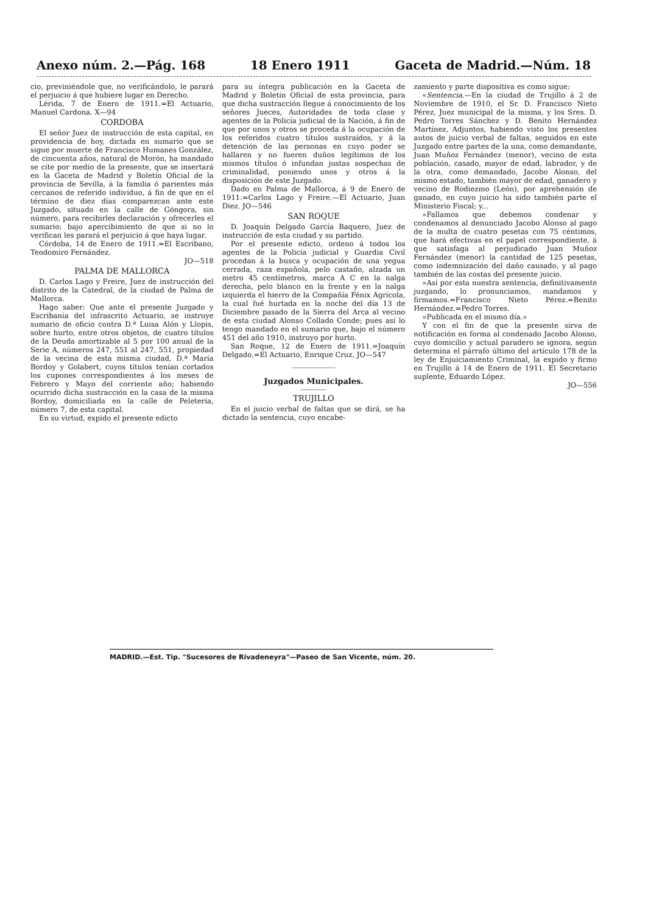Anexo núm. 2.—Pág. 168 18 Enero 1911 Gaceta de Madrid.—Núm. 18
cio, previniéndole que, no verificándolo, le parará el perjuicio á que hubiere lugar en Derecho.
Lérida, 7 de Enero de 1911.=El Actuario, Manuel Cardona. X—94
CORDOBA
El señor Juez de instrucción de esta capital, en providencia de hoy, dictada en sumario que se sigue por muerte de Francisco Humanes González, de cincuenta años, natural de Morón, ha mandado se cite por medio de la presente, que se insertará en la Gaceta de Madrid y Boletín Oficial de la provincia de Sevilla, á la familia ó parientes más cercanos de referido individuo, á fin de que en el término de diez días comparezcan ante este Juzgado, situado en la calle de Góngora, sin número, para recibirles declaración y ofrecerles el sumario; bajo apercibimiento de que si no lo verifican les parará el perjuicio á que haya lugar.
Córdoba, 14 de Enero de 1911.=El Escribano, Teodomiro Fernández.
JO—518
PALMA DE MALLORCA
D. Carlos Lago y Freire, Juez de instrucción del distrito de la Catedral, de la ciudad de Palma de Mallorca.
Hago saber: Que ante el presente Juzgado y Escribanía del infrascrito Actuario, se instruye sumario de oficio contra D.ª Luisa Alón y Llopis, sobre hurto, entre otros objetos, de cuatro títulos de la Deuda amortizable al 5 por 100 anual de la Serie A, números 247, 551 al 247, 551, propiedad de la vecina de esta misma ciudad, D.ª María Bordoy y Golabert, cuyos títulos tenían cortados los cupones correspondientes á los meses de Febrero y Mayo del corriente año; habiendo ocurrido dicha sustracción en la casa de la misma Bordoy, domiciliada en la calle de Peletería, número 7, de esta capital.
En su virtud, expido el presente edicto
para su íntegra publicación en la Gaceta de Madrid y Boletín Oficial de esta provincia, para que dicha sustracción llegue á conocimiento de los señores Jueces, Autoridades de toda clase y agentes de la Policía judicial de la Nación, á fin de que por unos y otros se proceda á la ocupación de los referidos cuatro títulos sustraídos, y á la detención de las personas en cuyo poder se hallaren y no fueren duños legítimos de los mismos títulos ó infundan justas sospechas de criminalidad, poniendo unos y otros á la disposición de este Juzgado.
Dado en Palma de Mallorca, á 9 de Enero de 1911.=Carlos Lago y Freire.—El Actuario, Juan Diez. JO—546
SAN ROQUE
D. Joaquín Delgado García Baquero, Juez de instrucción de esta ciudad y su partido.
Por el presente edicto, ordeno á todos los agentes de la Policía judicial y Guardia Civil procedan á la busca y ocupación de una yegua cerrada, raza española, pelo castaño, alzada un metro 45 centímetros, marca A C en la nalga derecha, pelo blanco en la frente y en la nalga izquierda el hierro de la Compañía Fénix Agrícola, la cual fué hurtada en la noche del día 13 de Diciembre pasado de la Sierra del Arca al vecino de esta ciudad Alonso Collado Conde; pues así lo tengo mandado en el sumario que, bajo el número 451 del año 1910, instruyo por hurto.
San Roque, 12 de Enero de 1911.=Joaquín Delgado.=El Actuario, Enrique Cruz. JO—547
Juzgados Municipales.
TRUJILLO
En el juicio verbal de faltas que se dirá, se ha dictado la sentencia, cuyo encabe-
zamiento y parte dispositiva es como sigue:
«Sentencia.—En la ciudad de Trujillo á 2 de Noviembre de 1910, el Sr. D. Francisco Nieto Pérez, Juez municipal de la misma, y los Sres. D. Pedro Torres Sánchez y D. Benito Hernández Martínez, Adjuntos, habiendo visto los presentes autos de juicio verbal de faltas, seguidos en este Juzgado entre partes de la una, como demandante, Juan Muñoz Fernández (menor), vecino de esta población, casado, mayor de edad, labrador, y de la otra, como demandado, Jacobo Alonso, del mismo estado, también mayor de edad, ganadero y vecino de Rodiezmo (León), por aprehensión de ganado, en cuyo juicio ha sido también parte el Ministerio Fiscal; y...
»Fallamos que debemos condenar y condenamos al denunciado Jacobo Alonso al pago de la multa de cuatro pesetas con 75 céntimos, que hará efectivas en el papel correspondiente, á que satisfaga al perjudicado Juan Muñoz Fernández (menor) la cantidad de 125 pesetas, como indemnización del daño causado, y al pago también de las costas del presente juicio.
»Así por esta nuestra sentencia, definitivamente juzgando, lo pronunciamos, mandamos y firmamos.=Francisco Nieto Pérez.=Benito Hernández.=Pedro Torres.
»Publicada en el mismo día.»
Y con el fin de que la presente sirva de notificación en forma al condenado Jacobo Alonso, cuyo domicilio y actual paradero se ignora, según determina el párrafo último del artículo 178 de la ley de Enjuiciamiento Criminal, la expido y firmo en Trujillo á 14 de Enero de 1911. El Secretario suplente, Eduardo López.
JO—556
MADRID.—Est. Tip. "Sucesores de Rivadeneyra"—Paseo de San Vicente, núm. 20.